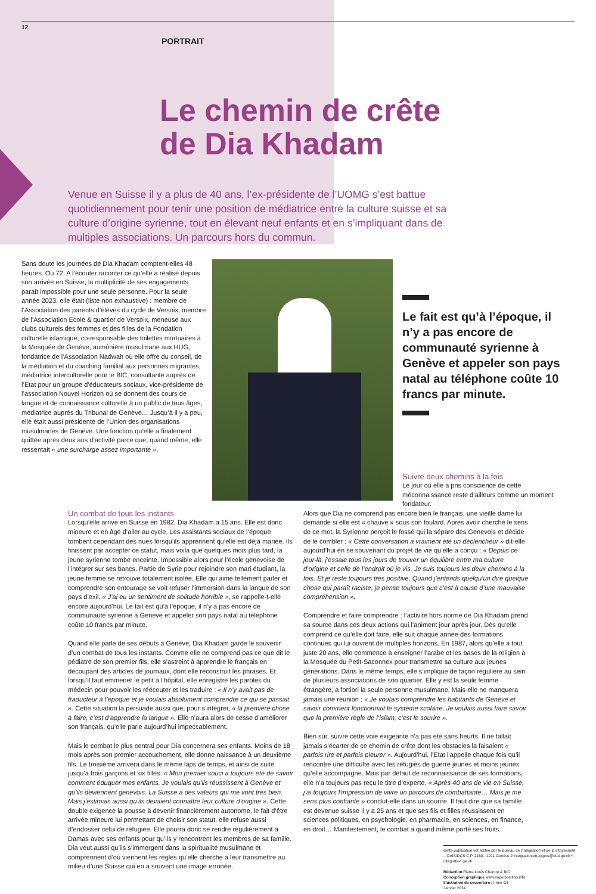12
PORTRAIT
Le chemin de crête
de Dia Khadam
Venue en Suisse il y a plus de 40 ans, l’ex-présidente de l’UOMG s’est battue quotidiennement pour tenir une position de médiatrice entre la culture suisse et sa culture d’origine syrienne, tout en élevant neuf enfants et en s’impliquant dans de multiples associations. Un parcours hors du commun.
Sans doute les journées de Dia Khadam comptent-elles 48 heures. Ou 72. A l’écouter raconter ce qu’elle a réalisé depuis son arrivée en Suisse, la multiplicité de ses engagements paraît impossible pour une seule personne. Pour la seule année 2023, elle était (liste non exhaustive) : membre de l’Association des parents d’élèves du cycle de Versoix, membre de l’Association Ecole & quartier de Versoix, meneuse aux clubs culturels des femmes et des filles de la Fondation culturelle islamique, co-responsable des toilettes mortuaires à la Mosquée de Genève, aumônière musulmane aux HUG, fondatrice de l’Association Nadwah où elle offre du conseil, de la médiation et du coaching familial aux personnes migrantes, médiatrice interculturelle pour le BIC, consultante auprès de l’Etat pour un groupe d’éducateurs sociaux, vice-présidente de l’association Nouvel Horizon où se donnent des cours de langue et de connaissance culturelle à un public de tous âges, médiatrice auprès du Tribunal de Genève… Jusqu’à il y a peu, elle était aussi présidente de l’Union des organisations musulmanes de Genève. Une fonction qu’elle a finalement quittée après deux ans d’activité parce que, quand même, elle ressentait « une surcharge assez importante ».
Le fait est qu’à l’époque, il n’y a pas encore de communauté syrienne à Genève et appeler son pays natal au téléphone coûte 10 francs par minute.
Suivre deux chemins à la fois
Le jour où elle a pris conscience de cette méconnaissance reste d’ailleurs comme un moment fondateur.
Un combat de tous les instants
Lorsqu’elle arrive en Suisse en 1982, Dia Khadam a 15 ans. Elle est donc mineure et en âge d’aller au cycle. Les assistants sociaux de l’époque tombent cependant des nues lorsqu’ils apprennent qu’elle est déjà mariée. Ils finissent par accepter ce statut, mais voilà que quelques mois plus tard, la jeune syrienne tombe enceinte. Impossible alors pour l’école genevoise de l’intégrer sur ses bancs. Partie de Syrie pour rejoindre son mari étudiant, la jeune femme se retrouve totalement isolée. Elle qui aime tellement parler et comprendre son entourage se voit refuser l’immersion dans la langue de son pays d’exil. « J’ai eu un sentiment de solitude horrible », se rappelle-t-elle encore aujourd’hui. Le fait est qu’à l’époque, il n’y a pas encore de communauté syrienne à Genève et appeler son pays natal au téléphone coûte 10 francs par minute.
Quand elle parle de ses débuts à Genève, Dia Khadam garde le souvenir d’un combat de tous les instants. Comme elle ne comprend pas ce que dit le pédiatre de son premier fils, elle s’astreint à apprendre le français en découpant des articles de journaux, dont elle reconstruit les phrases. Et lorsqu’il faut emmener le petit à l’hôpital, elle enregistre les paroles du médecin pour pouvoir les réécouter et les traduire : « Il n’y avait pas de traducteur à l’époque et je voulais absolument comprendre ce qui se passait ». Cette situation la persuade aussi que, pour s’intégrer, « la première chose à faire, c’est d’apprendre la langue ». Elle n’aura alors de cesse d’améliorer son français, qu’elle parle aujourd’hui impeccablement.
Mais le combat le plus central pour Dia concernera ses enfants. Moins de 18 mois après son premier accouchement, elle donne naissance à un deuxième fils. Le troisième arrivera dans le même laps de temps, et ainsi de suite jusqu’à trois garçons et six filles. « Mon premier souci a toujours été de savoir comment éduquer mes enfants. Je voulais qu’ils réussissent à Genève et qu’ils deviennent genevois. La Suisse a des valeurs qui me vont très bien. Mais j’estimais aussi qu’ils devaient connaître leur culture d’origine ». Cette double exigence la pousse à devenir financièrement autonome. le fait d’être arrivée mineure lui permettant de choisir son statut, elle refuse aussi d’endosser celui de réfugiée. Elle pourra donc se rendre régulièrement à Damas avec ses enfants pour qu’ils y rencontrent les membres de sa famille. Dia veut aussi qu’ils s’immergent dans la spiritualité musulmane et comprennent d’où viennent les règles qu’elle cherche à leur transmettre au milieu d’une Suisse qui en a souvent une image erronée.
Alors que Dia ne comprend pas encore bien le français, une vieille dame lui demande si elle est « chauve » sous son foulard. Après avoir cherché le sens de ce mot, la Syrienne perçoit le fossé qui la sépare des Genevois et décide de le combler : « Cette conversation a vraiment été un déclencheur » dit-elle aujourd’hui en se souvenant du projet de vie qu’elle a conçu : « Depuis ce jour-là, j’essaie tous les jours de trouver un équilibre entre ma culture d’origine et celle de l’endroit où je vis. Je suis toujours les deux chemins à la fois. Et je reste toujours très positive. Quand j’entends quelqu’un dire quelque chose qui paraît raciste, je pense toujours que c’est à cause d’une mauvaise compréhension ».
Comprendre et faire comprendre : l’activité hors norme de Dia Khadam prend sa source dans ces deux actions qui l’animent jour après jour. Dès qu’elle comprend ce qu’elle doit faire, elle suit chaque année des formations continues qui lui ouvrent de multiples horizons. En 1987, alors qu’elle a tout juste 20 ans, elle commence à enseigner l’arabe et les bases de la religion à la Mosquée du Petit-Saconnex pour transmettre sa culture aux jeunes générations. Dans le même temps, elle s’implique de façon régulière au sein de plusieurs associations de son quartier. Elle y est la seule femme étrangère, a fortiori la seule personne musulmane. Mais elle ne manquera jamais une réunion : « Je voulais comprendre les habitants de Genève et savoir comment fonctionnait le système scolaire. Je voulais aussi faire savoir que la première règle de l’islam, c’est le sourire ».
Bien sûr, suivre cette voie exigeante n’a pas été sans heurts. Il ne fallait jamais s’écarter de ce chemin de crête dont les obstacles la faisaient « parfois rire et parfois pleurer ». Aujourd’hui, l’Etat l’appelle chaque fois qu’il rencontre une difficulté avec les réfugiés de guerre jeunes et moins jeunes qu’elle accompagne. Mais par défaut de reconnaissance de ses formations, elle n’a toujours pas reçu le titre d’experte. « Après 40 ans de vie en Suisse, j’ai toujours l’impression de vivre un parcours de combattante… Mais je me sens plus confiante » conclut-elle dans un sourire. Il faut dire que sa famille est devenue suisse il y a 25 ans et que ses fils et filles réussissent en sciences politiques, en psychologie, en pharmacie, en sciences, en finance, en droit… Manifestement, le combat a quand même porté ses fruits.
Cette publication est éditée par le Bureau de l’intégration et de la citoyenneté – OAIS/DCS C.P. 2160 - 1211 Genève 2 integration.etrangers@etat.ge.ch • integration.ge.ch
Rédaction Pierre-Louis Chantre & BIC
Conception graphique www.superposition.info
Illustration de couverture : Irene Gil
Janvier 2024